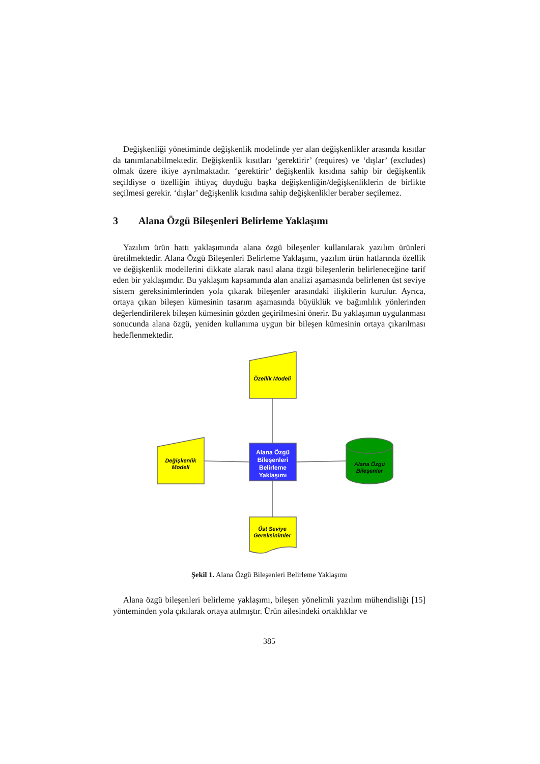Değişkenliği yönetiminde değişkenlik modelinde yer alan değişkenlikler arasında kısıtlar da tanımlanabilmektedir. Değişkenlik kısıtları ‘gerektirir’ (requires) ve ‘dışlar’ (excludes) olmak üzere ikiye ayrılmaktadır. ‘gerektirir’ değişkenlik kısıdına sahip bir değişkenlik seçildiyse o özelliğin ihtiyaç duyduğu başka değişkenliğin/değişkenliklerin de birlikte seçilmesi gerekir. ‘dışlar’ değişkenlik kısıdına sahip değişkenlikler beraber seçilemez.
3 Alana Özgü Bileşenleri Belirleme Yaklaşımı
Yazılım ürün hattı yaklaşımında alana özgü bileşenler kullanılarak yazılım ürünleri üretilmektedir. Alana Özgü Bileşenleri Belirleme Yaklaşımı, yazılım ürün hatlarında özellik ve değişkenlik modellerini dikkate alarak nasıl alana özgü bileşenlerin belirleneceğine tarif eden bir yaklaşımdır. Bu yaklaşım kapsamında alan analizi aşamasında belirlenen üst seviye sistem gereksinimlerinden yola çıkarak bileşenler arasındaki ilişkilerin kurulur. Ayrıca, ortaya çıkan bileşen kümesinin tasarım aşamasında büyüklük ve bağımlılık yönlerinden değerlendirilerek bileşen kümesinin gözden geçirilmesini önerir. Bu yaklaşımın uygulanması sonucunda alana özgü, yeniden kullanıma uygun bir bileşen kümesinin ortaya çıkarılması hedeflenmektedir.
Özellik Modeli
Değişkenlik
Modeli
Alana Özgü
Bileşenleri
Belirleme
Yaklaşımı
Alana Özgü
Bileşenler
Üst Seviye
Gereksinimler
Şekil 1. Alana Özgü Bileşenleri Belirleme Yaklaşımı
Alana özgü bileşenleri belirleme yaklaşımı, bileşen yönelimli yazılım mühendisliği [15] yönteminden yola çıkılarak ortaya atılmıştır. Ürün ailesindeki ortaklıklar ve
385